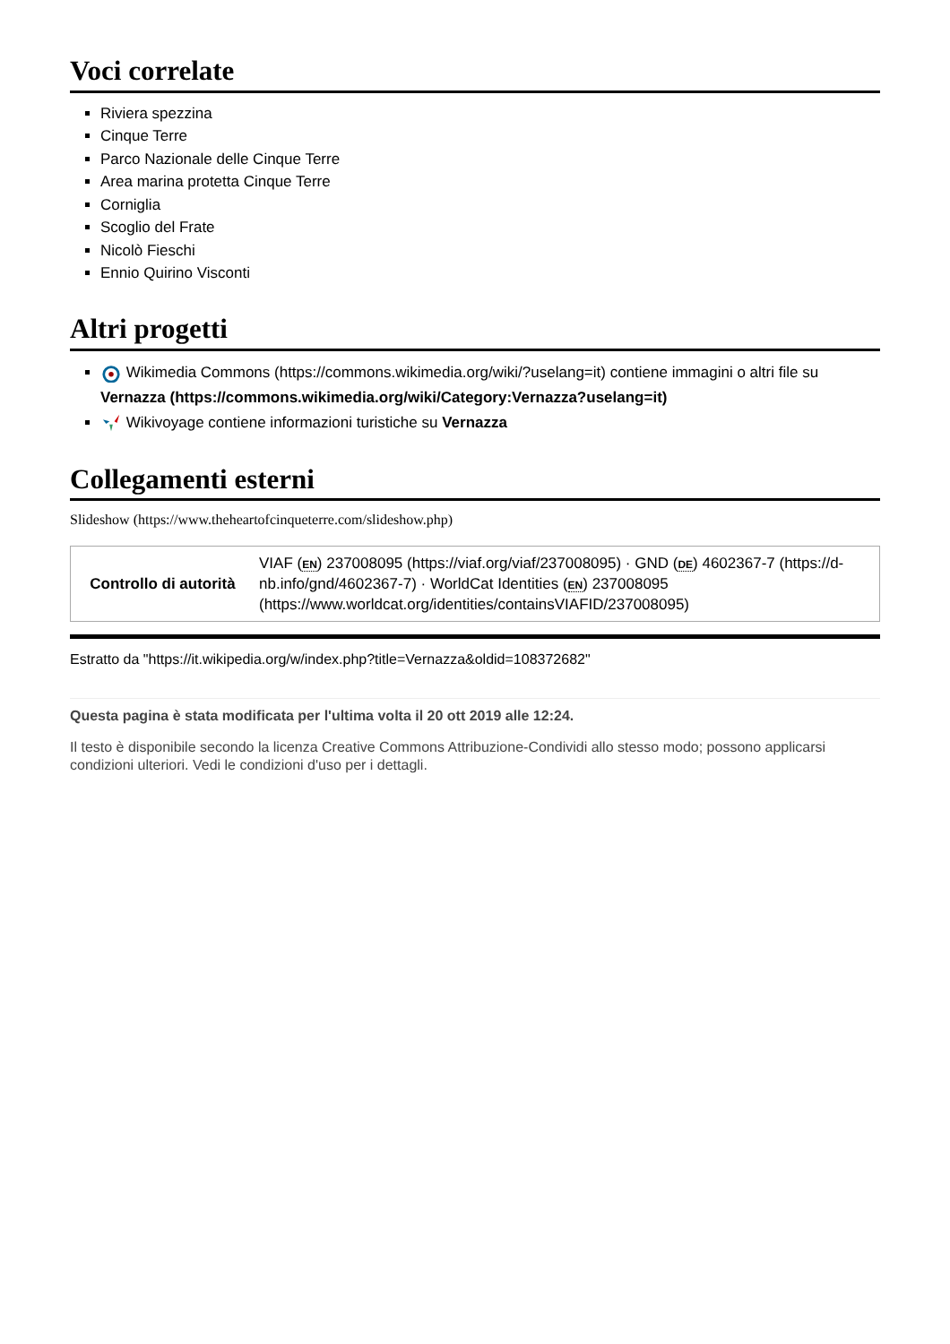Voci correlate
Riviera spezzina
Cinque Terre
Parco Nazionale delle Cinque Terre
Area marina protetta Cinque Terre
Corniglia
Scoglio del Frate
Nicolò Fieschi
Ennio Quirino Visconti
Altri progetti
Wikimedia Commons (https://commons.wikimedia.org/wiki/?uselang=it) contiene immagini o altri file su Vernazza (https://commons.wikimedia.org/wiki/Category:Vernazza?uselang=it)
Wikivoyage contiene informazioni turistiche su Vernazza
Collegamenti esterni
Slideshow (https://www.theheartofcinqueterre.com/slideshow.php)
| Controllo di autorità | VIAF ( EN ) 237008095 (https://viaf.org/viaf/237008095) · GND ( DE ) 4602367-7 (https://d-nb.info/gnd/4602367-7) · WorldCat Identities ( EN ) 237008095 (https://www.worldcat.org/identities/containsVIAFID/237008095) |
Estratto da "https://it.wikipedia.org/w/index.php?title=Vernazza&oldid=108372682"
Questa pagina è stata modificata per l'ultima volta il 20 ott 2019 alle 12:24.
Il testo è disponibile secondo la licenza Creative Commons Attribuzione-Condividi allo stesso modo; possono applicarsi condizioni ulteriori. Vedi le condizioni d'uso per i dettagli.